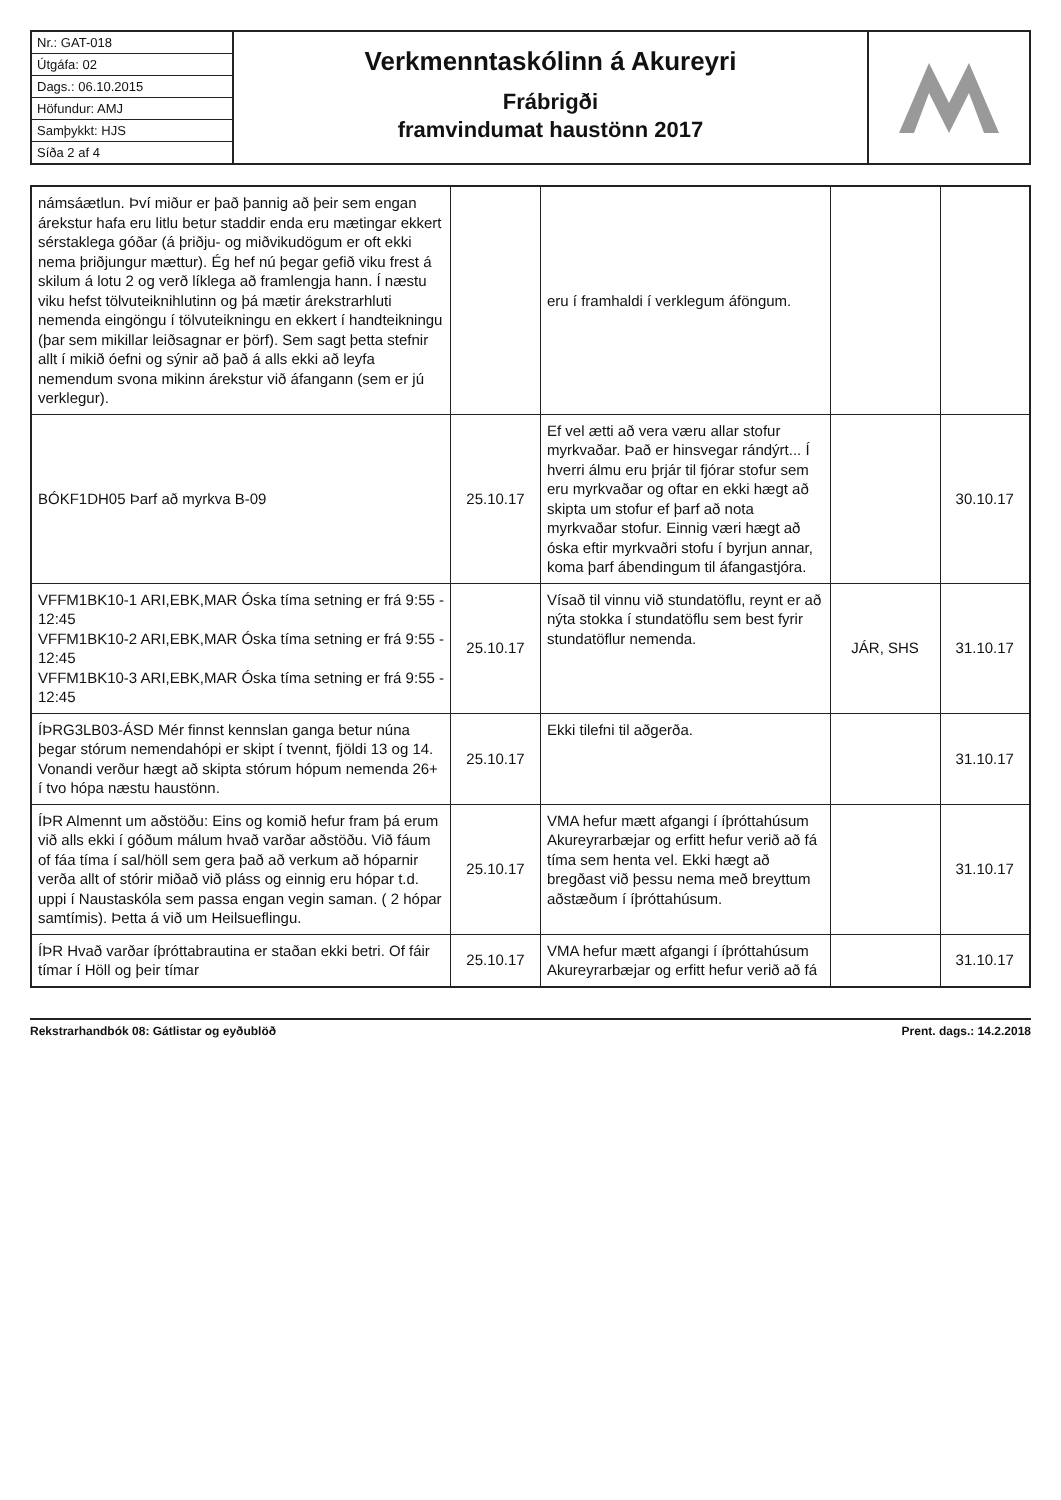Nr.: GAT-018
Útgáfa: 02
Dags.: 06.10.2015
Höfundur: AMJ
Samþykkt: HJS
Síða 2 af 4
Verkmenntaskólinn á Akureyri
Frábrigði
framvindumat haustönn 2017
| námsáætlun. Því miður er það þannig að þeir sem engan árekstur hafa eru litlu betur staddir enda eru mætingar ekkert sérstaklega góðar (á þriðju- og miðvikudögum er oft ekki nema þriðjungur mættur). Ég hef nú þegar gefið viku frest á skilum á lotu 2 og verð líklega að framlengja hann. Í næstu viku hefst tölvuteiknihlutinn og þá mætir árekstrarhluti nemenda eingöngu í tölvuteikningu en ekkert í handteikningu (þar sem mikillar leiðsagnar er þörf). Sem sagt þetta stefnir allt í mikið óefni og sýnir að það á alls ekki að leyfa nemendum svona mikinn árekstur við áfangann (sem er jú verklegur). | | eru í framhaldi í verklegum áföngum. | | |
| BÓKF1DH05 Þarf að myrkva B-09 | 25.10.17 | Ef vel ætti að vera væru allar stofur myrkvaðar. Það er hinsvegar rándýrt... Í hverri álmu eru þrjár til fjórar stofur sem eru myrkvaðar og oftar en ekki hægt að skipta um stofur ef þarf að nota myrkvaðar stofur. Einnig væri hægt að óska eftir myrkvaðri stofu í byrjun annar, koma þarf ábendingum til áfangastjóra. | | 30.10.17 |
| VFFM1BK10-1 ARI,EBK,MAR Óska tíma setning er frá 9:55 - 12:45 VFFM1BK10-2 ARI,EBK,MAR Óska tíma setning er frá 9:55 - 12:45 VFFM1BK10-3 ARI,EBK,MAR Óska tíma setning er frá 9:55 - 12:45 | 25.10.17 | Vísað til vinnu við stundatöflu, reynt er að nýta stokka í stundatöflu sem best fyrir stundatöflur nemenda. | JÁR, SHS | 31.10.17 |
| ÍÞRG3LB03-ÁSD Mér finnst kennslan ganga betur núna þegar stórum nemendahópi er skipt í tvennt, fjöldi 13 og 14. Vonandi verður hægt að skipta stórum hópum nemenda 26+ í tvo hópa næstu haustönn. | 25.10.17 | Ekki tilefni til aðgerða. | | 31.10.17 |
| ÍÞR Almennt um aðstöðu: Eins og komið hefur fram þá erum við alls ekki í góðum málum hvað varðar aðstöðu. Við fáum of fáa tíma í sal/höll sem gera það að verkum að hóparnir verða allt of stórir miðað við pláss og einnig eru hópar t.d. uppi í Naustaskóla sem passa engan vegin saman. ( 2 hópar samtímis). Þetta á við um Heilsueflingu. | 25.10.17 | VMA hefur mætt afgangi í íþróttahúsum Akureyrarbæjar og erfitt hefur verið að fá tíma sem henta vel. Ekki hægt að bregðast við þessu nema með breyttum aðstæðum í íþróttahúsum. | | 31.10.17 |
| ÍÞR Hvað varðar íþróttabrautina er staðan ekki betri. Of fáir tímar í Höll og þeir tímar | 25.10.17 | VMA hefur mætt afgangi í íþróttahúsum Akureyrarbæjar og erfitt hefur verið að fá | | 31.10.17 |
Rekstrarhandbók 08: Gátlistar og eyðublöð Prent. dags.: 14.2.2018